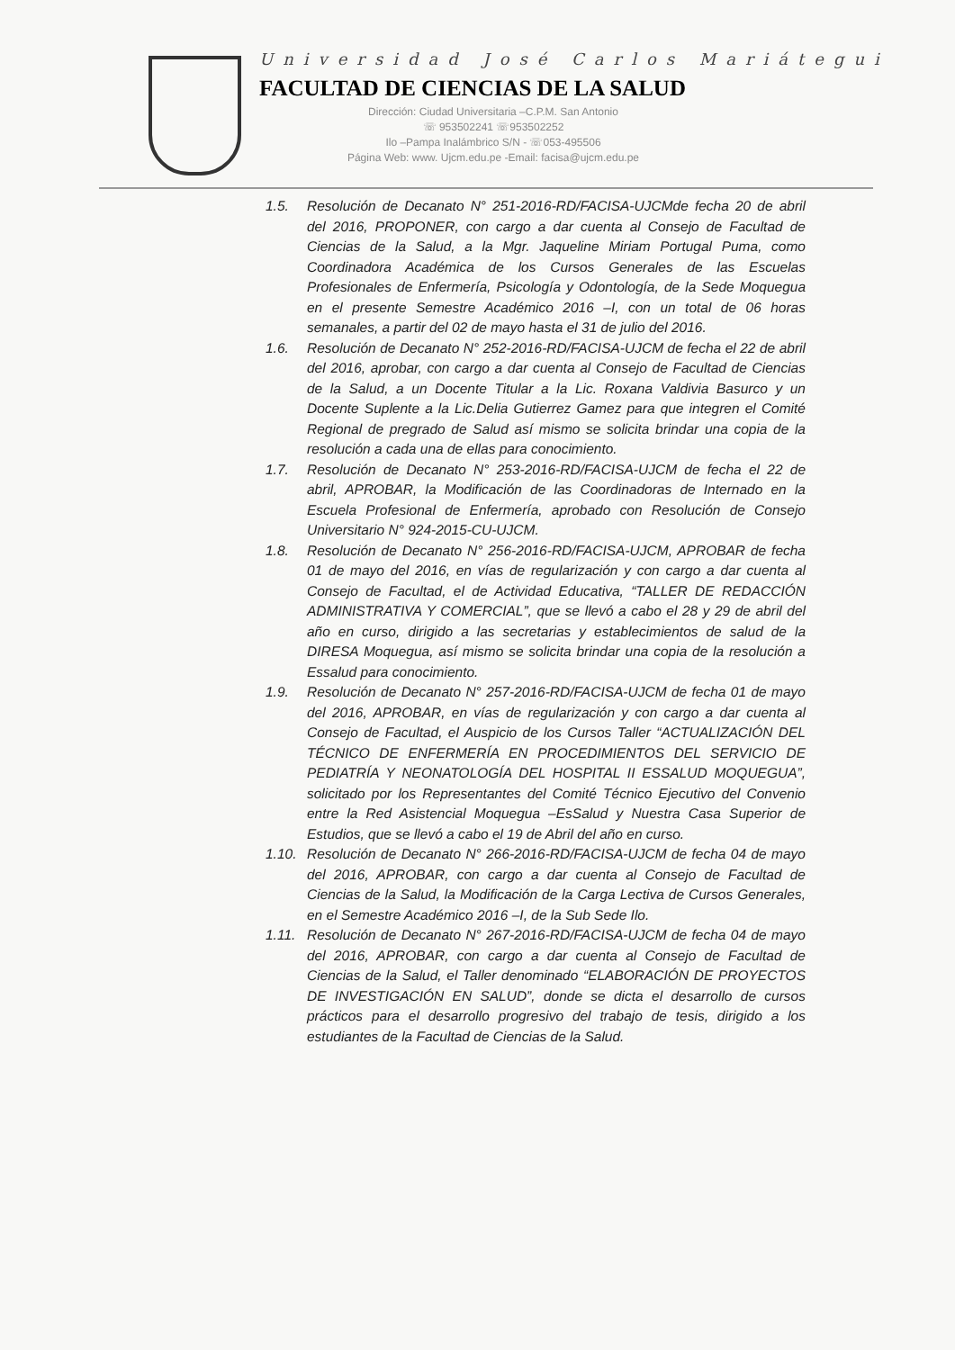Universidad José Carlos Mariátegui
FACULTAD DE CIENCIAS DE LA SALUD
Dirección: Ciudad Universitaria –C.P.M. San Antonio
☏ 953502241 ☏953502252
Ilo –Pampa Inalámbrico S/N - ☏053-495506
Página Web: www. Ujcm.edu.pe -Email: facisa@ujcm.edu.pe
1.5. Resolución de Decanato N° 251-2016-RD/FACISA-UJCMde fecha 20 de abril del 2016, PROPONER, con cargo a dar cuenta al Consejo de Facultad de Ciencias de la Salud, a la Mgr. Jaqueline Miriam Portugal Puma, como Coordinadora Académica de los Cursos Generales de las Escuelas Profesionales de Enfermería, Psicología y Odontología, de la Sede Moquegua en el presente Semestre Académico 2016 –I, con un total de 06 horas semanales, a partir del 02 de mayo hasta el 31 de julio del 2016.
1.6. Resolución de Decanato N° 252-2016-RD/FACISA-UJCM de fecha el 22 de abril del 2016, aprobar, con cargo a dar cuenta al Consejo de Facultad de Ciencias de la Salud, a un Docente Titular a la Lic. Roxana Valdivia Basurco y un Docente Suplente a la Lic.Delia Gutierrez Gamez para que integren el Comité Regional de pregrado de Salud así mismo se solicita brindar una copia de la resolución a cada una de ellas para conocimiento.
1.7. Resolución de Decanato N° 253-2016-RD/FACISA-UJCM de fecha el 22 de abril, APROBAR, la Modificación de las Coordinadoras de Internado en la Escuela Profesional de Enfermería, aprobado con Resolución de Consejo Universitario N° 924-2015-CU-UJCM.
1.8. Resolución de Decanato N° 256-2016-RD/FACISA-UJCM, APROBAR de fecha 01 de mayo del 2016, en vías de regularización y con cargo a dar cuenta al Consejo de Facultad, el de Actividad Educativa, “TALLER DE REDACCIÓN ADMINISTRATIVA Y COMERCIAL”, que se llevó a cabo el 28 y 29 de abril del año en curso, dirigido a las secretarias y establecimientos de salud de la DIRESA Moquegua, así mismo se solicita brindar una copia de la resolución a Essalud para conocimiento.
1.9. Resolución de Decanato N° 257-2016-RD/FACISA-UJCM de fecha 01 de mayo del 2016, APROBAR, en vías de regularización y con cargo a dar cuenta al Consejo de Facultad, el Auspicio de los Cursos Taller “ACTUALIZACIÓN DEL TÉCNICO DE ENFERMERÍA EN PROCEDIMIENTOS DEL SERVICIO DE PEDIATRÍA Y NEONATOLOGÍA DEL HOSPITAL II ESSALUD MOQUEGUA”, solicitado por los Representantes del Comité Técnico Ejecutivo del Convenio entre la Red Asistencial Moquegua –EsSalud y Nuestra Casa Superior de Estudios, que se llevó a cabo el 19 de Abril del año en curso.
1.10. Resolución de Decanato N° 266-2016-RD/FACISA-UJCM de fecha 04 de mayo del 2016, APROBAR, con cargo a dar cuenta al Consejo de Facultad de Ciencias de la Salud, la Modificación de la Carga Lectiva de Cursos Generales, en el Semestre Académico 2016 –I, de la Sub Sede Ilo.
1.11. Resolución de Decanato N° 267-2016-RD/FACISA-UJCM de fecha 04 de mayo del 2016, APROBAR, con cargo a dar cuenta al Consejo de Facultad de Ciencias de la Salud, el Taller denominado “ELABORACIÓN DE PROYECTOS DE INVESTIGACIÓN EN SALUD”, donde se dicta el desarrollo de cursos prácticos para el desarrollo progresivo del trabajo de tesis, dirigido a los estudiantes de la Facultad de Ciencias de la Salud.